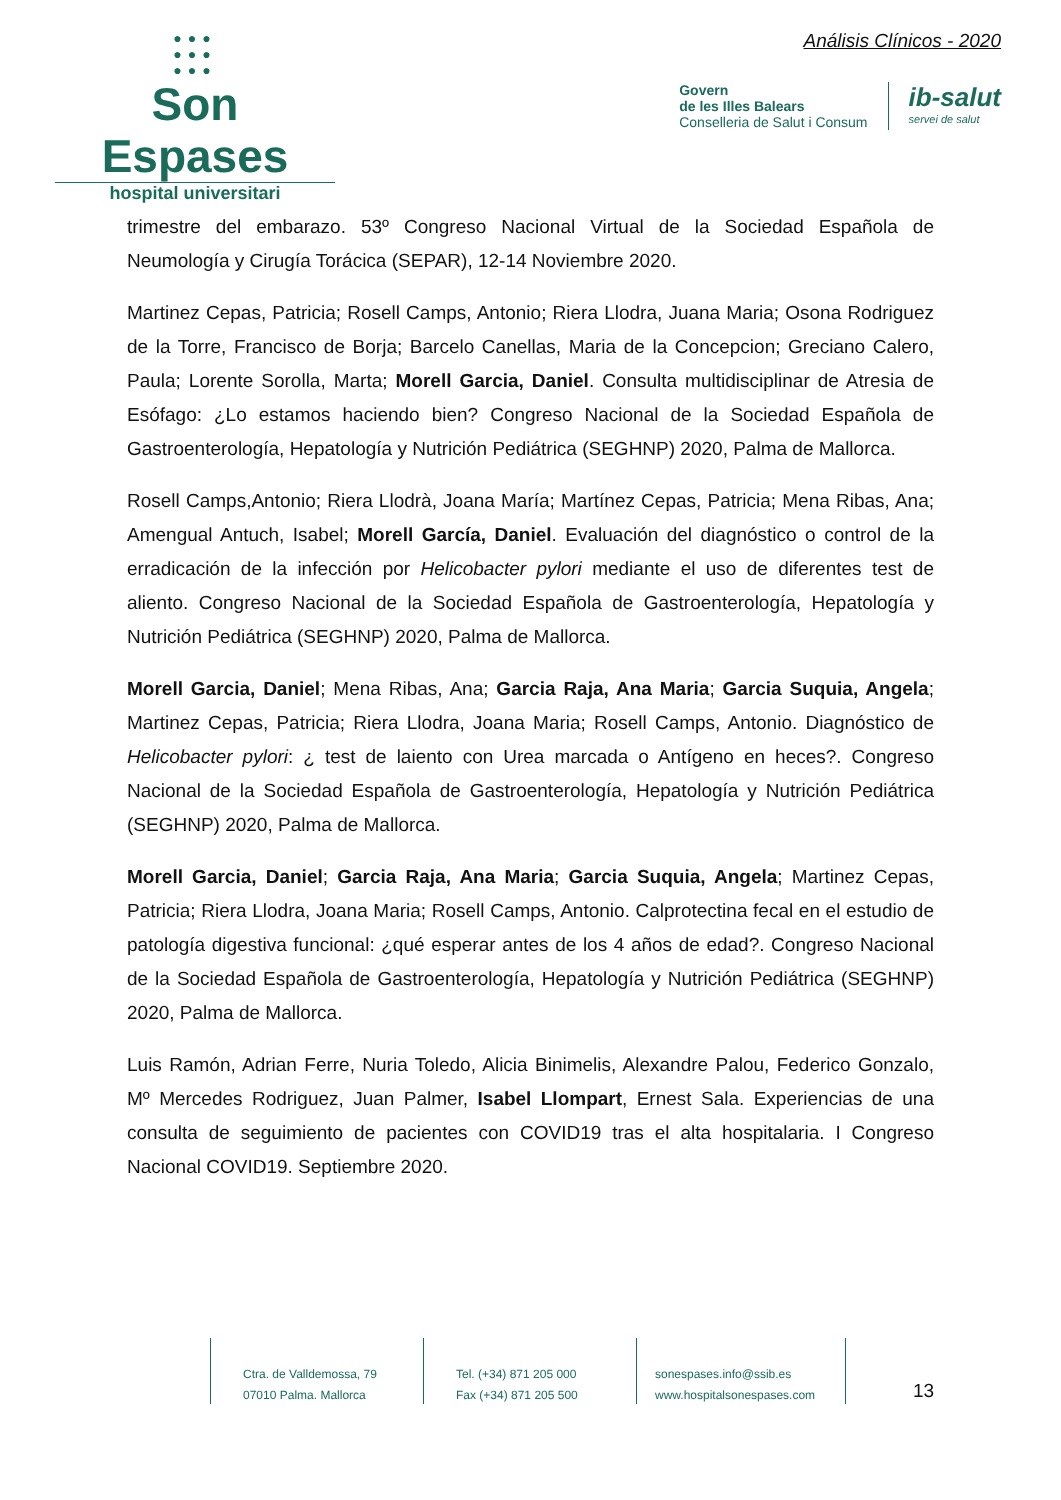●●●
●●●
●●●
Son Espases
hospital universitari
Análisis Clínicos - 2020
Govern
de les Illes Balears
Conselleria de Salut i Consum
ib-salut
servei de salut
trimestre del embarazo. 53º Congreso Nacional Virtual de la Sociedad Española de Neumología y Cirugía Torácica (SEPAR), 12-14 Noviembre 2020.
Martinez Cepas, Patricia; Rosell Camps, Antonio; Riera Llodra, Juana Maria; Osona Rodriguez de la Torre, Francisco de Borja; Barcelo Canellas, Maria de la Concepcion; Greciano Calero, Paula; Lorente Sorolla, Marta; Morell Garcia, Daniel. Consulta multidisciplinar de Atresia de Esófago: ¿Lo estamos haciendo bien? Congreso Nacional de la Sociedad Española de Gastroenterología, Hepatología y Nutrición Pediátrica (SEGHNP) 2020, Palma de Mallorca.
Rosell Camps,Antonio; Riera Llodrà, Joana María; Martínez Cepas, Patricia; Mena Ribas, Ana; Amengual Antuch, Isabel; Morell García, Daniel. Evaluación del diagnóstico o control de la erradicación de la infección por Helicobacter pylori mediante el uso de diferentes test de aliento. Congreso Nacional de la Sociedad Española de Gastroenterología, Hepatología y Nutrición Pediátrica (SEGHNP) 2020, Palma de Mallorca.
Morell Garcia, Daniel; Mena Ribas, Ana; Garcia Raja, Ana Maria; Garcia Suquia, Angela; Martinez Cepas, Patricia; Riera Llodra, Joana Maria; Rosell Camps, Antonio. Diagnóstico de Helicobacter pylori: ¿ test de laiento con Urea marcada o Antígeno en heces?. Congreso Nacional de la Sociedad Española de Gastroenterología, Hepatología y Nutrición Pediátrica (SEGHNP) 2020, Palma de Mallorca.
Morell Garcia, Daniel; Garcia Raja, Ana Maria; Garcia Suquia, Angela; Martinez Cepas, Patricia; Riera Llodra, Joana Maria; Rosell Camps, Antonio. Calprotectina fecal en el estudio de patología digestiva funcional: ¿qué esperar antes de los 4 años de edad?. Congreso Nacional de la Sociedad Española de Gastroenterología, Hepatología y Nutrición Pediátrica (SEGHNP) 2020, Palma de Mallorca.
Luis Ramón, Adrian Ferre, Nuria Toledo, Alicia Binimelis, Alexandre Palou, Federico Gonzalo, Mº Mercedes Rodriguez, Juan Palmer, Isabel Llompart, Ernest Sala. Experiencias de una consulta de seguimiento de pacientes con COVID19 tras el alta hospitalaria. I Congreso Nacional COVID19. Septiembre 2020.
Ctra. de Valldemossa, 79
07010 Palma. Mallorca
Tel. (+34) 871 205 000
Fax (+34) 871 205 500
sonespases.info@ssib.es
www.hospitalsonespases.com
13